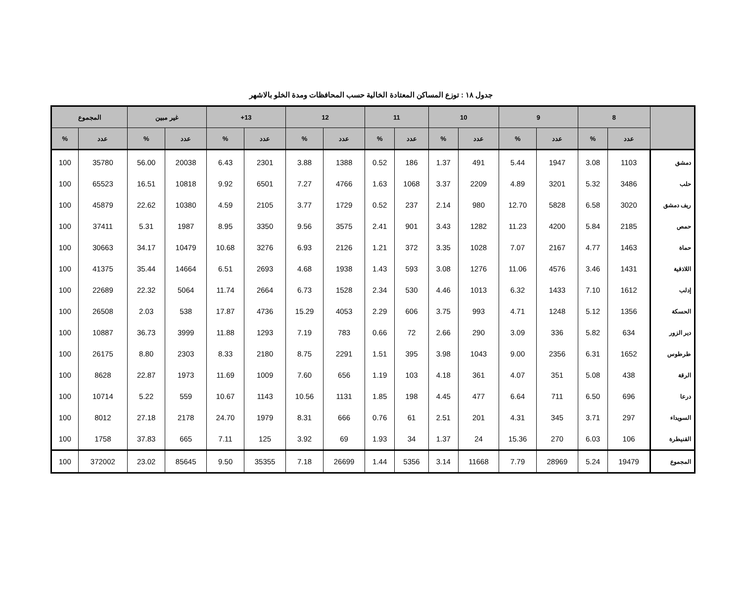جدول ١٨ : توزع المساكن المعتادة الخالية حسب المحافظات ومدة الخلو بالاشهر
| | 8 | | 9 | | 10 | | 11 | | 12 | | 13+ | | غير مبين | | المجموع | |
| --- | --- | --- | --- | --- | --- | --- | --- | --- | --- | --- | --- | --- | --- | --- | --- | --- |
| | عدد | % | عدد | % | عدد | % | عدد | % | عدد | % | عدد | % | عدد | % | عدد | % |
| دمشق | 1103 | 3.08 | 1947 | 5.44 | 491 | 1.37 | 186 | 0.52 | 1388 | 3.88 | 2301 | 6.43 | 20038 | 56.00 | 35780 | 100 |
| حلب | 3486 | 5.32 | 3201 | 4.89 | 2209 | 3.37 | 1068 | 1.63 | 4766 | 7.27 | 6501 | 9.92 | 10818 | 16.51 | 65523 | 100 |
| ريف دمشق | 3020 | 6.58 | 5828 | 12.70 | 980 | 2.14 | 237 | 0.52 | 1729 | 3.77 | 2105 | 4.59 | 10380 | 22.62 | 45879 | 100 |
| حمص | 2185 | 5.84 | 4200 | 11.23 | 1282 | 3.43 | 901 | 2.41 | 3575 | 9.56 | 3350 | 8.95 | 1987 | 5.31 | 37411 | 100 |
| حماة | 1463 | 4.77 | 2167 | 7.07 | 1028 | 3.35 | 372 | 1.21 | 2126 | 6.93 | 3276 | 10.68 | 10479 | 34.17 | 30663 | 100 |
| اللاذقية | 1431 | 3.46 | 4576 | 11.06 | 1276 | 3.08 | 593 | 1.43 | 1938 | 4.68 | 2693 | 6.51 | 14664 | 35.44 | 41375 | 100 |
| إدلب | 1612 | 7.10 | 1433 | 6.32 | 1013 | 4.46 | 530 | 2.34 | 1528 | 6.73 | 2664 | 11.74 | 5064 | 22.32 | 22689 | 100 |
| الحسكة | 1356 | 5.12 | 1248 | 4.71 | 993 | 3.75 | 606 | 2.29 | 4053 | 15.29 | 4736 | 17.87 | 538 | 2.03 | 26508 | 100 |
| دير الزور | 634 | 5.82 | 336 | 3.09 | 290 | 2.66 | 72 | 0.66 | 783 | 7.19 | 1293 | 11.88 | 3999 | 36.73 | 10887 | 100 |
| طرطوس | 1652 | 6.31 | 2356 | 9.00 | 1043 | 3.98 | 395 | 1.51 | 2291 | 8.75 | 2180 | 8.33 | 2303 | 8.80 | 26175 | 100 |
| الرقة | 438 | 5.08 | 351 | 4.07 | 361 | 4.18 | 103 | 1.19 | 656 | 7.60 | 1009 | 11.69 | 1973 | 22.87 | 8628 | 100 |
| درعا | 696 | 6.50 | 711 | 6.64 | 477 | 4.45 | 198 | 1.85 | 1131 | 10.56 | 1143 | 10.67 | 559 | 5.22 | 10714 | 100 |
| السويداء | 297 | 3.71 | 345 | 4.31 | 201 | 2.51 | 61 | 0.76 | 666 | 8.31 | 1979 | 24.70 | 2178 | 27.18 | 8012 | 100 |
| القنيطرة | 106 | 6.03 | 270 | 15.36 | 24 | 1.37 | 34 | 1.93 | 69 | 3.92 | 125 | 7.11 | 665 | 37.83 | 1758 | 100 |
| المجموع | 19479 | 5.24 | 28969 | 7.79 | 11668 | 3.14 | 5356 | 1.44 | 26699 | 7.18 | 35355 | 9.50 | 85645 | 23.02 | 372002 | 100 |